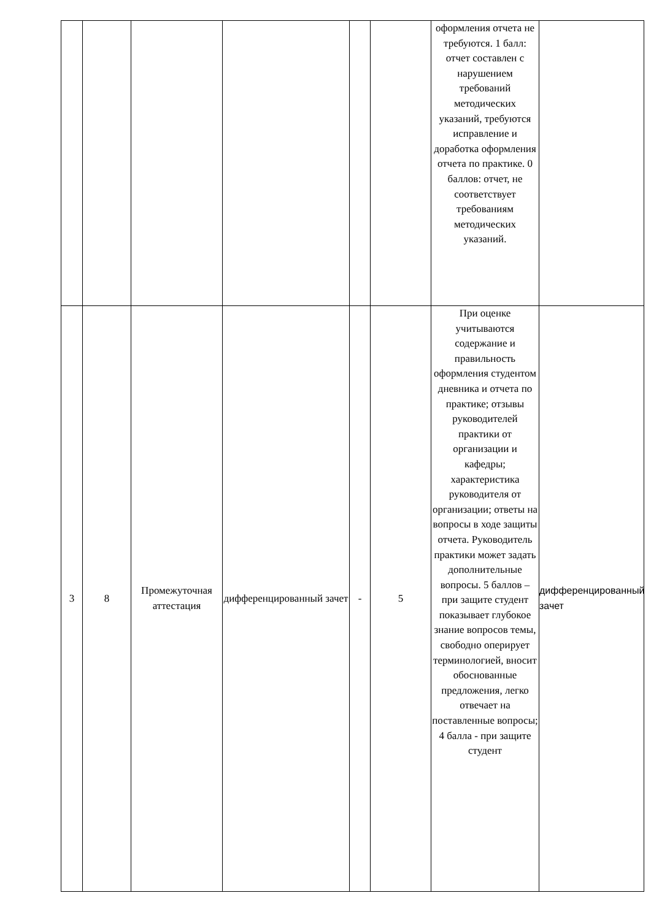| | | | | | | оформления отчета не требуются. 1 балл: отчет составлен с нарушением требований методических указаний, требуются исправление и доработка оформления отчета по практике. 0 баллов: отчет, не соответствует требованиям методических указаний. | |
| 3 | 8 | Промежуточная аттестация | дифференцированный зачет | - | 5 | При оценке учитываются содержание и правильность оформления студентом дневника и отчета по практике; отзывы руководителей практики от организации и кафедры; характеристика руководителя от организации; ответы на вопросы в ходе защиты отчета. Руководитель практики может задать дополнительные вопросы. 5 баллов – при защите студент показывает глубокое знание вопросов темы, свободно оперирует терминологией, вносит обоснованные предложения, легко отвечает на поставленные вопросы; 4 балла - при защите студент | дифференцированный зачет |